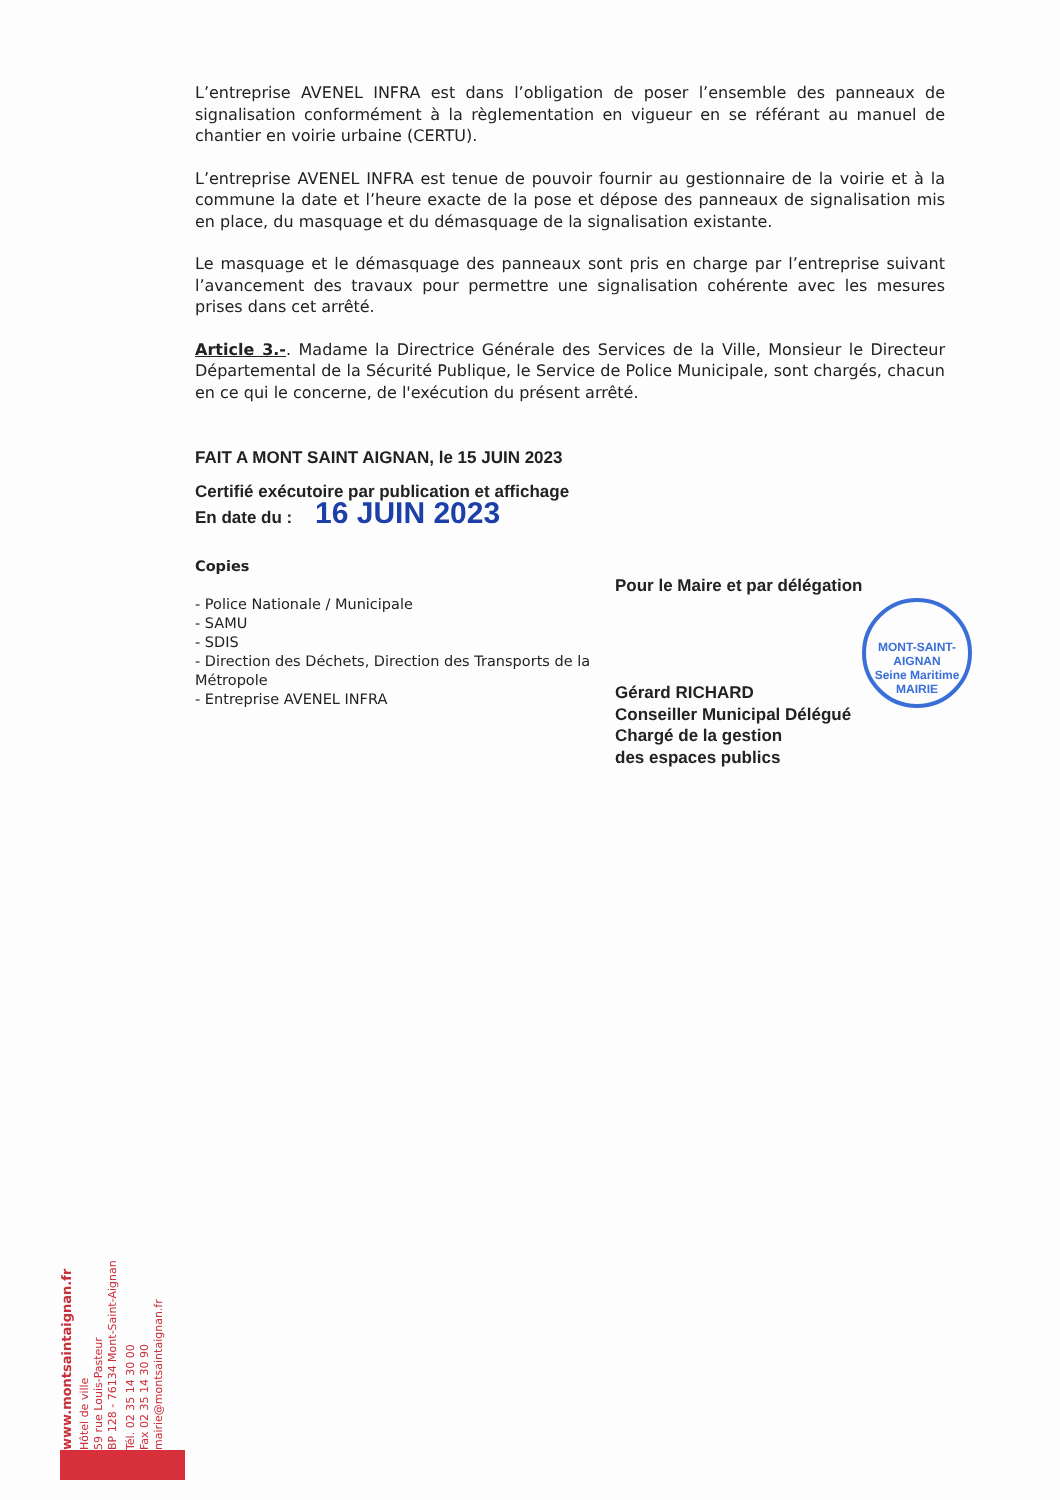L’entreprise AVENEL INFRA est dans l’obligation de poser l’ensemble des panneaux de signalisation conformément à la règlementation en vigueur en se référant au manuel de chantier en voirie urbaine (CERTU).
L’entreprise AVENEL INFRA est tenue de pouvoir fournir au gestionnaire de la voirie et à la commune la date et l’heure exacte de la pose et dépose des panneaux de signalisation mis en place, du masquage et du démasquage de la signalisation existante.
Le masquage et le démasquage des panneaux sont pris en charge par l’entreprise suivant l’avancement des travaux pour permettre une signalisation cohérente avec les mesures prises dans cet arrêté.
Article 3.-. Madame la Directrice Générale des Services de la Ville, Monsieur le Directeur Départemental de la Sécurité Publique, le Service de Police Municipale, sont chargés, chacun en ce qui le concerne, de l'exécution du présent arrêté.
FAIT A MONT SAINT AIGNAN, le 15 JUIN 2023
Certifié exécutoire par publication et affichage
En date du : 16 JUIN 2023
Copies
- Police Nationale / Municipale
- SAMU
- SDIS
- Direction des Déchets, Direction des Transports de la Métropole
- Entreprise AVENEL INFRA
Pour le Maire et par délégation
Gérard RICHARD
Conseiller Municipal Délégué
Chargé de la gestion
des espaces publics
MONT-SAINT-AIGNAN
Seine Maritime
MAIRIE
www.montsaintaignan.fr
Hôtel de ville
59 rue Louis-Pasteur
BP 128 - 76134 Mont-Saint-Aignan
Tél. 02 35 14 30 00
Fax 02 35 14 30 90
mairie@montsaintaignan.fr